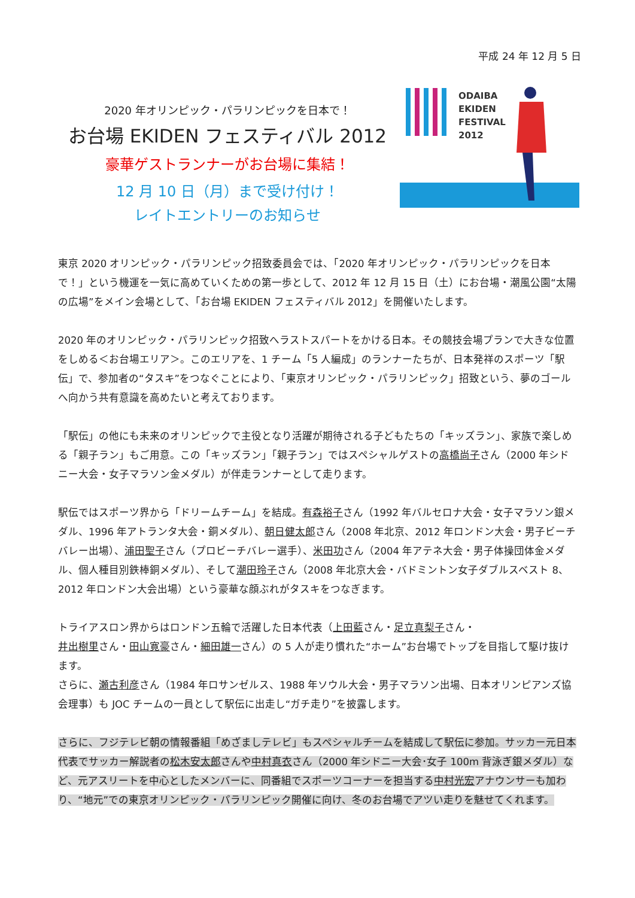平成 24 年 12 月 5 日
2020 年オリンピック・パラリンピックを日本で！
お台場 EKIDEN フェスティバル 2012
豪華ゲストランナーがお台場に集結！
12 月 10 日（月）まで受け付け！
レイトエントリーのお知らせ
ODAIBA
EKIDEN
FESTIVAL
2012
東京 2020 オリンピック・パラリンピック招致委員会では、「2020 年オリンピック・パラリンピックを日本で！」という機運を一気に高めていくための第一歩として、2012 年 12 月 15 日（土）にお台場・潮風公園“太陽の広場”をメイン会場として、「お台場 EKIDEN フェスティバル 2012」を開催いたします。
2020 年のオリンピック・パラリンピック招致へラストスパートをかける日本。その競技会場プランで大きな位置をしめる＜お台場エリア＞。このエリアを、1 チーム「5 人編成」のランナーたちが、日本発祥のスポーツ「駅伝」で、参加者の“タスキ”をつなぐことにより、「東京オリンピック・パラリンピック」招致という、夢のゴールへ向かう共有意識を高めたいと考えております。
「駅伝」の他にも未来のオリンピックで主役となり活躍が期待される子どもたちの「キッズラン」、家族で楽しめる「親子ラン」もご用意。この「キッズラン」「親子ラン」ではスペシャルゲストの高橋尚子さん（2000 年シドニー大会・女子マラソン金メダル）が伴走ランナーとして走ります。
駅伝ではスポーツ界から「ドリームチーム」を結成。有森裕子さん（1992 年バルセロナ大会・女子マラソン銀メダル、1996 年アトランタ大会・銅メダル）、朝日健太郎さん（2008 年北京、2012 年ロンドン大会・男子ビーチバレー出場）、浦田聖子さん（プロビーチバレー選手）、米田功さん（2004 年アテネ大会・男子体操団体金メダル、個人種目別鉄棒銅メダル）、そして潮田玲子さん（2008 年北京大会・バドミントン女子ダブルスベスト 8、2012 年ロンドン大会出場）という豪華な顔ぶれがタスキをつなぎます。
トライアスロン界からはロンドン五輪で活躍した日本代表（上田藍さん・足立真梨子さん・
井出樹里さん・田山寛豪さん・細田雄一さん）の 5 人が走り慣れた“ホーム”お台場でトップを目指して駆け抜けます。
さらに、瀬古利彦さん（1984 年ロサンゼルス、1988 年ソウル大会・男子マラソン出場、日本オリンピアンズ協会理事）も JOC チームの一員として駅伝に出走し“ガチ走り”を披露します。
さらに、フジテレビ朝の情報番組「めざましテレビ」もスペシャルチームを結成して駅伝に参加。サッカー元日本代表でサッカー解説者の松木安太郎さんや中村真衣さん（2000 年シドニー大会･女子 100m 背泳ぎ銀メダル）など、元アスリートを中心としたメンバーに、同番組でスポーツコーナーを担当する中村光宏アナウンサーも加わり、“地元”での東京オリンピック・パラリンピック開催に向け、冬のお台場でアツい走りを魅せてくれます。